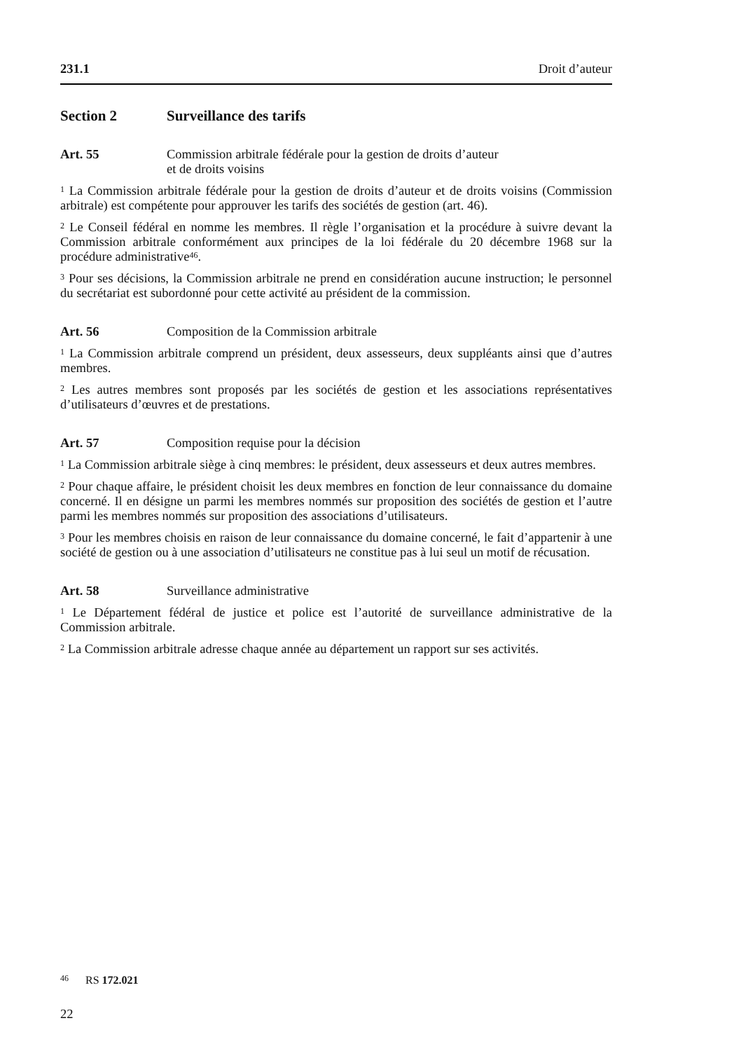231.1 Droit d’auteur
Section 2 Surveillance des tarifs
Art. 55 Commission arbitrale fédérale pour la gestion de droits d’auteur
et de droits voisins
<sup>1</sup> La Commission arbitrale fédérale pour la gestion de droits d’auteur et de droits voisins (Commission arbitrale) est compétente pour approuver les tarifs des sociétés de gestion (art. 46).
<sup>2</sup> Le Conseil fédéral en nomme les membres. Il règle l’organisation et la procédure à suivre devant la Commission arbitrale conformément aux principes de la loi fédérale du 20 décembre 1968 sur la procédure administrative<sup>46</sup>.
<sup>3</sup> Pour ses décisions, la Commission arbitrale ne prend en considération aucune instruction; le personnel du secrétariat est subordonné pour cette activité au président de la commission.
Art. 56 Composition de la Commission arbitrale
<sup>1</sup> La Commission arbitrale comprend un président, deux assesseurs, deux suppléants ainsi que d’autres membres.
<sup>2</sup> Les autres membres sont proposés par les sociétés de gestion et les associations représentatives d’utilisateurs d’œuvres et de prestations.
Art. 57 Composition requise pour la décision
<sup>1</sup> La Commission arbitrale siège à cinq membres: le président, deux assesseurs et deux autres membres.
<sup>2</sup> Pour chaque affaire, le président choisit les deux membres en fonction de leur connaissance du domaine concerné. Il en désigne un parmi les membres nommés sur proposition des sociétés de gestion et l’autre parmi les membres nommés sur proposition des associations d’utilisateurs.
<sup>3</sup> Pour les membres choisis en raison de leur connaissance du domaine concerné, le fait d’appartenir à une société de gestion ou à une association d’utilisateurs ne constitue pas à lui seul un motif de récusation.
Art. 58 Surveillance administrative
<sup>1</sup> Le Département fédéral de justice et police est l’autorité de surveillance administrative de la Commission arbitrale.
<sup>2</sup> La Commission arbitrale adresse chaque année au département un rapport sur ses activités.
<sup>46</sup> RS 172.021
22